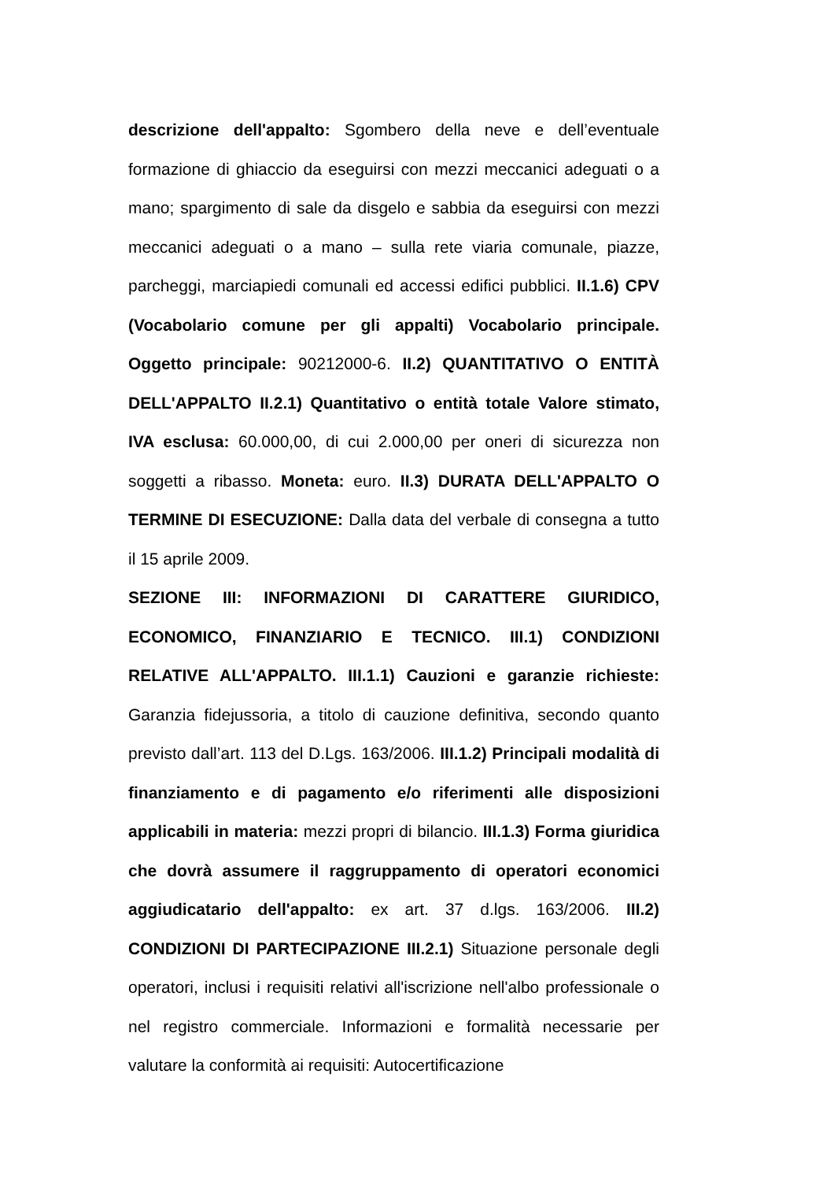descrizione dell'appalto: Sgombero della neve e dell’eventuale formazione di ghiaccio da eseguirsi con mezzi meccanici adeguati o a mano; spargimento di sale da disgelo e sabbia da eseguirsi con mezzi meccanici adeguati o a mano – sulla rete viaria comunale, piazze, parcheggi, marciapiedi comunali ed accessi edifici pubblici. II.1.6) CPV (Vocabolario comune per gli appalti) Vocabolario principale. Oggetto principale: 90212000-6. II.2) QUANTITATIVO O ENTITÀ DELL'APPALTO II.2.1) Quantitativo o entità totale Valore stimato, IVA esclusa: 60.000,00, di cui 2.000,00 per oneri di sicurezza non soggetti a ribasso. Moneta: euro. II.3) DURATA DELL'APPALTO O TERMINE DI ESECUZIONE: Dalla data del verbale di consegna a tutto il 15 aprile 2009.
SEZIONE III: INFORMAZIONI DI CARATTERE GIURIDICO, ECONOMICO, FINANZIARIO E TECNICO. III.1) CONDIZIONI RELATIVE ALL'APPALTO. III.1.1) Cauzioni e garanzie richieste: Garanzia fidejussoria, a titolo di cauzione definitiva, secondo quanto previsto dall’art. 113 del D.Lgs. 163/2006. III.1.2) Principali modalità di finanziamento e di pagamento e/o riferimenti alle disposizioni applicabili in materia: mezzi propri di bilancio. III.1.3) Forma giuridica che dovrà assumere il raggruppamento di operatori economici aggiudicatario dell'appalto: ex art. 37 d.lgs. 163/2006. III.2) CONDIZIONI DI PARTECIPAZIONE III.2.1) Situazione personale degli operatori, inclusi i requisiti relativi all'iscrizione nell'albo professionale o nel registro commerciale. Informazioni e formalità necessarie per valutare la conformità ai requisiti: Autocertificazione